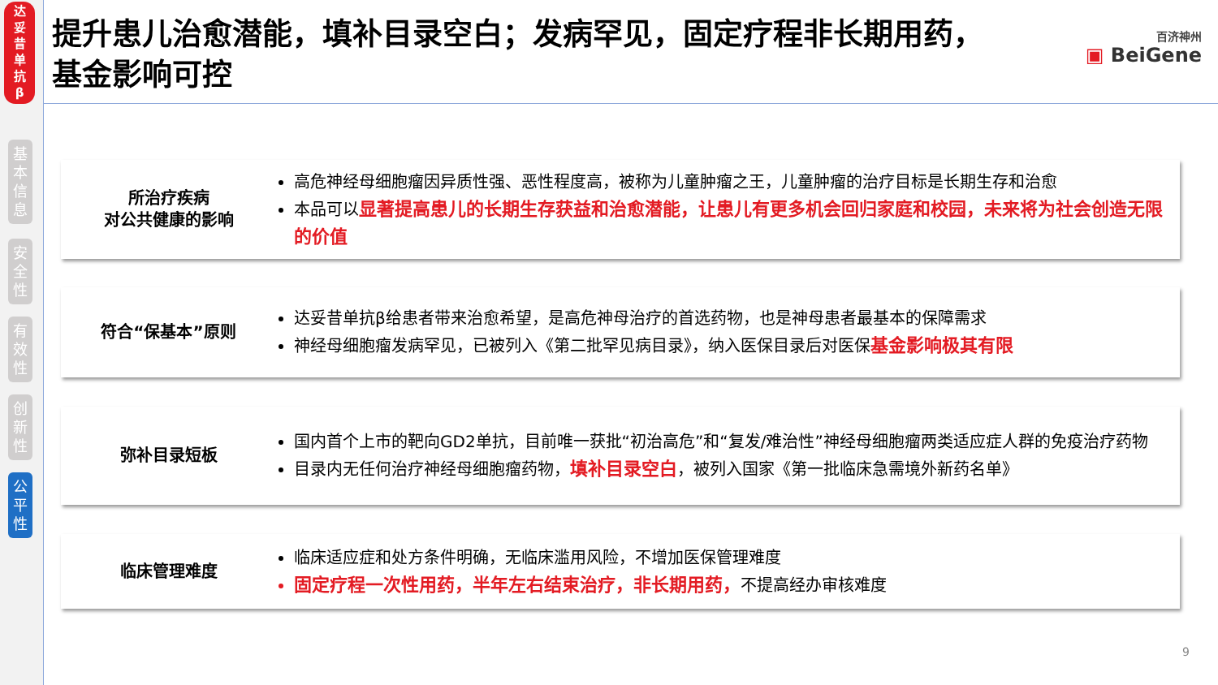达
妥
昔
单
抗
β
基
本
信
息
安
全
性
有
效
性
创
新
性
公
平
性
提升患儿治愈潜能，填补目录空白；发病罕见，固定疗程非长期用药，基金影响可控
百济神州
▣ BeiGene
所治疗疾病
对公共健康的影响
高危神经母细胞瘤因异质性强、恶性程度高，被称为儿童肿瘤之王，儿童肿瘤的治疗目标是长期生存和治愈
本品可以显著提高患儿的长期生存获益和治愈潜能，让患儿有更多机会回归家庭和校园，未来将为社会创造无限的价值
符合“保基本”原则
达妥昔单抗β给患者带来治愈希望，是高危神母治疗的首选药物，也是神母患者最基本的保障需求
神经母细胞瘤发病罕见，已被列入《第二批罕见病目录》，纳入医保目录后对医保基金影响极其有限
弥补目录短板
国内首个上市的靶向GD2单抗，目前唯一获批“初治高危”和“复发/难治性”神经母细胞瘤两类适应症人群的免疫治疗药物
目录内无任何治疗神经母细胞瘤药物，填补目录空白，被列入国家《第一批临床急需境外新药名单》
临床管理难度
临床适应症和处方条件明确，无临床滥用风险，不增加医保管理难度
固定疗程一次性用药，半年左右结束治疗，非长期用药，不提高经办审核难度
9